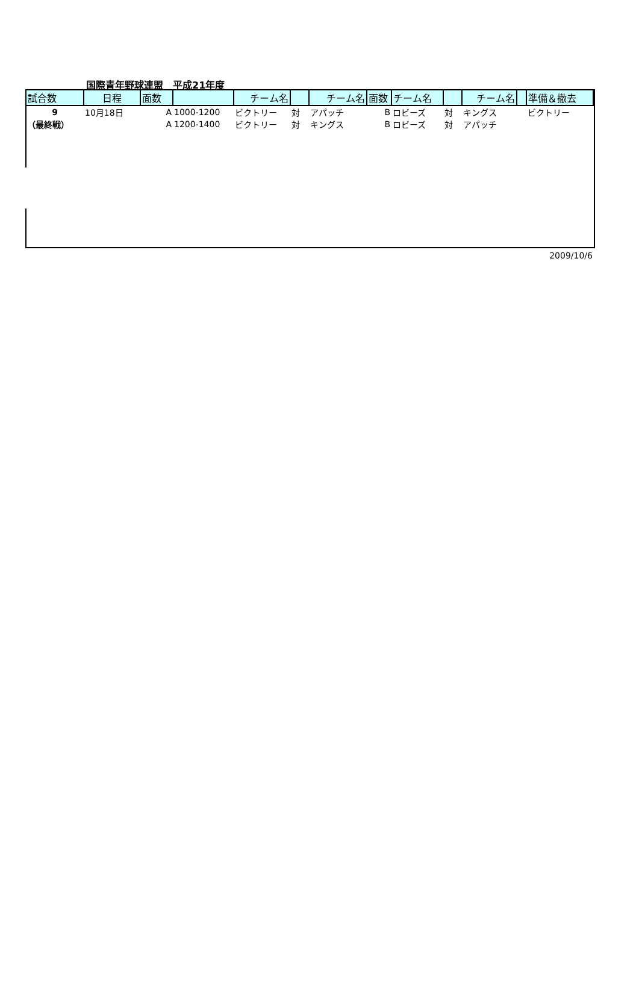国際青年野球連盟__平成21年度
| 試合数 | 日程 | 面数 | | チーム名 | | チーム名 | 面数 | チーム名 | | チーム名 | | 準備＆撤去 |
| --- | --- | --- | --- | --- | --- | --- | --- | --- | --- | --- | --- | --- |
| 9 | 10月18日 | A | 1000-1200 | ビクトリー | 対 | アパッチ | B | ロビーズ | 対 | キングス | | ビクトリー |
| （最終戦） | | A | 1200-1400 | ビクトリー | 対 | キングス | B | ロビーズ | 対 | アパッチ | | |
2009/10/6